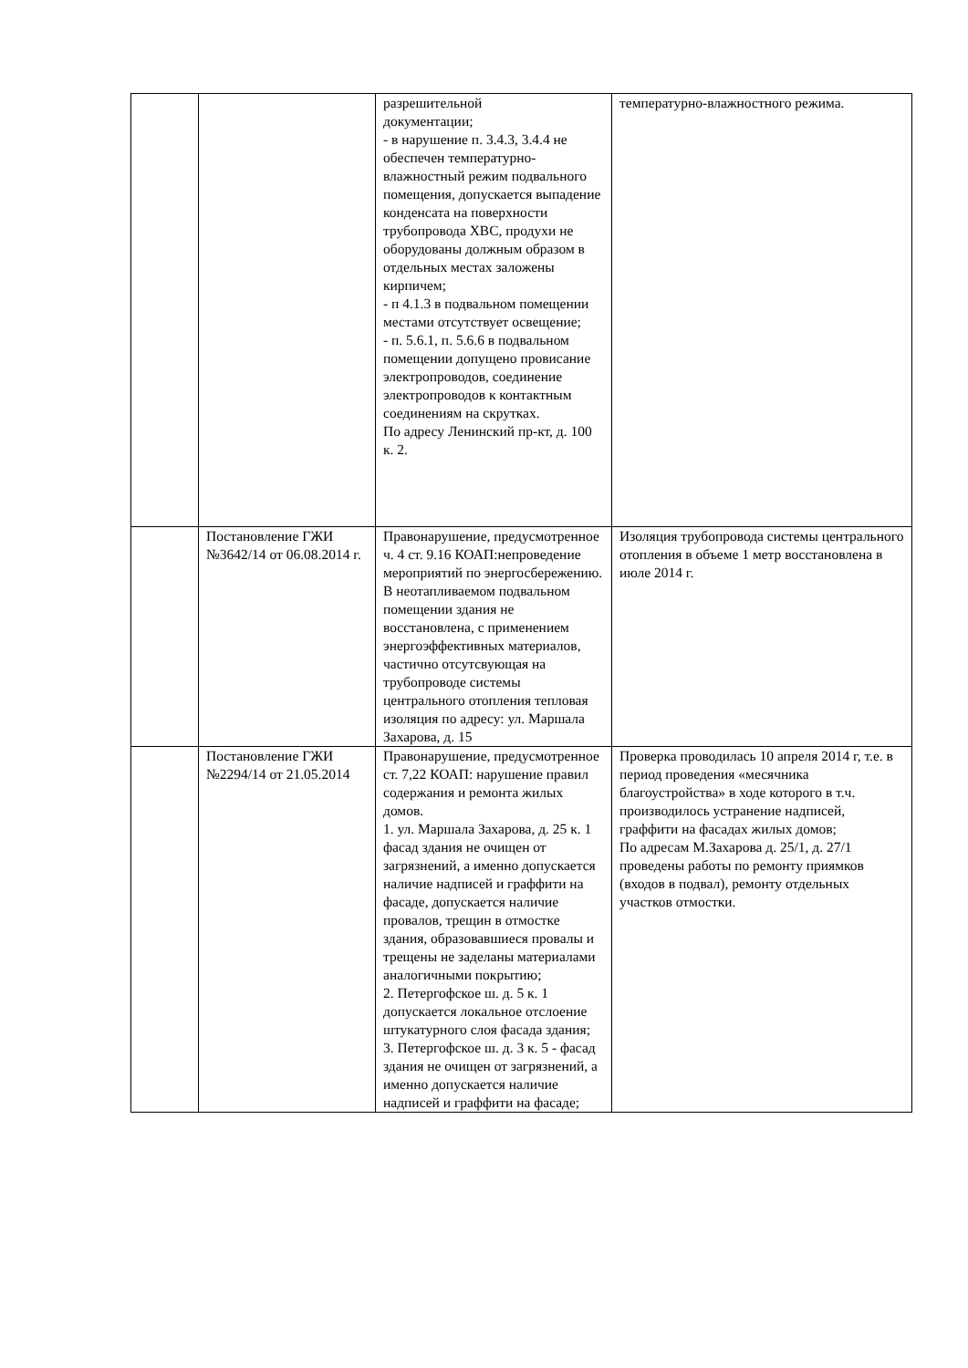| | | разрешительной документации; - в нарушение п. 3.4.3, 3.4.4 не обеспечен температурно-влажностный режим подвального помещения, допускается выпадение конденсата на поверхности трубопровода ХВС, продухи не оборудованы должным образом в отдельных местах заложены кирпичем; - п 4.1.3 в подвальном помещении местами отсутствует освещение; - п. 5.6.1, п. 5.6.6 в подвальном помещении допущено провисание электропроводов, соединение электропроводов к контактным соединениям на скрутках. По адресу Ленинский пр-кт, д. 100 к. 2. | температурно-влажностного режима. |
| | Постановление ГЖИ №3642/14 от 06.08.2014 г. | Правонарушение, предусмотренное ч. 4 ст. 9.16 КОАП:непроведение мероприятий по энергосбережению. В неотапливаемом подвальном помещении здания не восстановлена, с применением энергоэффективных материалов, частично отсутсвующая на трубопроводе системы центрального отопления тепловая изоляция по адресу: ул. Маршала Захарова, д. 15 | Изоляция трубопровода системы центрального отопления в объеме 1 метр восстановлена в июле 2014 г. |
| | Постановление ГЖИ №2294/14 от 21.05.2014 | Правонарушение, предусмотренное ст. 7,22 КОАП: нарушение правил содержания и ремонта жилых домов. 1. ул. Маршала Захарова, д. 25 к. 1 фасад здания не очищен от загрязнений, а именно допускается наличие надписей и граффити на фасаде, допускается наличие провалов, трещин в отмостке здания, образовавшиеся провалы и трещены не заделаны материалами аналогичными покрытию; 2. Петергофское ш. д. 5 к. 1 допускается локальное отслоение штукатурного слоя фасада здания; 3. Петергофское ш. д. 3 к. 5 - фасад здания не очищен от загрязнений, а именно допускается наличие надписей и граффити на фасаде; | Проверка проводилась 10 апреля 2014 г, т.е. в период проведения «месячника благоустройства» в ходе которого в т.ч. производилось устранение надписей, граффити на фасадах жилых домов; По адресам М.Захарова д. 25/1, д. 27/1 проведены работы по ремонту приямков (входов в подвал), ремонту отдельных участков отмостки. |